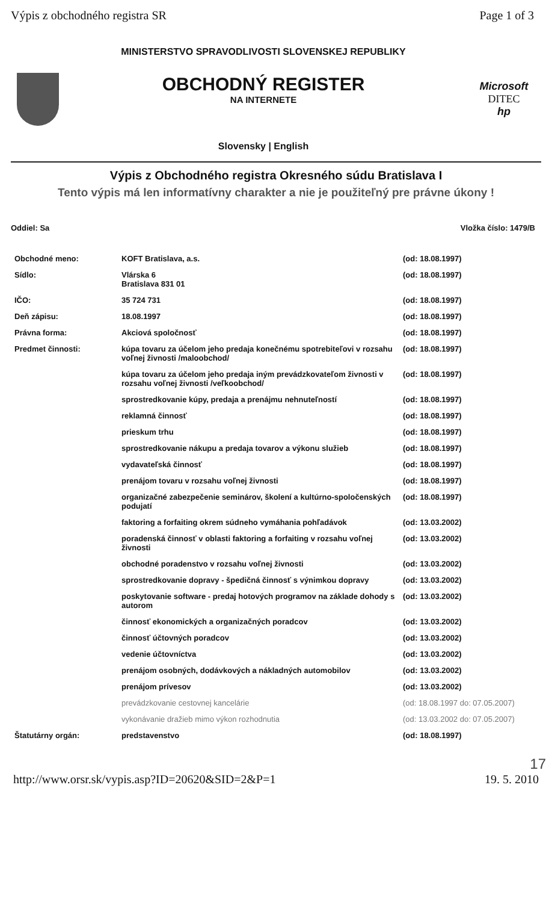Výpis z obchodného registra SR Page 1 of 3
MINISTERSTVO SPRAVODLIVOSTI SLOVENSKEJ REPUBLIKY
OBCHODNÝ REGISTER
NA INTERNETE
Slovensky | English
Microsoft
DITEC
hp
Výpis z Obchodného registra Okresného súdu Bratislava I
Tento výpis má len informatívny charakter a nie je použiteľný pre právne úkony !
Oddiel: Sa Vložka číslo: 1479/B
| Obchodné meno: | KOFT Bratislava, a.s. | (od: 18.08.1997) |
| Sídlo: | Vlárska 6 Bratislava 831 01 | (od: 18.08.1997) |
| IČO: | 35 724 731 | (od: 18.08.1997) |
| Deň zápisu: | 18.08.1997 | (od: 18.08.1997) |
| Právna forma: | Akciová spoločnosť | (od: 18.08.1997) |
| Predmet činnosti: | kúpa tovaru za účelom jeho predaja konečnému spotrebiteľovi v rozsahu voľnej živnosti /maloobchod/ | (od: 18.08.1997) |
| | kúpa tovaru za účelom jeho predaja iným prevádzkovateľom živnosti v rozsahu voľnej živnosti /veľkoobchod/ | (od: 18.08.1997) |
| | sprostredkovanie kúpy, predaja a prenájmu nehnuteľností | (od: 18.08.1997) |
| | reklamná činnosť | (od: 18.08.1997) |
| | prieskum trhu | (od: 18.08.1997) |
| | sprostredkovanie nákupu a predaja tovarov a výkonu služieb | (od: 18.08.1997) |
| | vydavateľská činnosť | (od: 18.08.1997) |
| | prenájom tovaru v rozsahu voľnej živnosti | (od: 18.08.1997) |
| | organizačné zabezpečenie seminárov, školení a kultúrno-spoločenských podujatí | (od: 18.08.1997) |
| | faktoring a forfaiting okrem súdneho vymáhania pohľadávok | (od: 13.03.2002) |
| | poradenská činnosť v oblasti faktoring a forfaiting v rozsahu voľnej živnosti | (od: 13.03.2002) |
| | obchodné poradenstvo v rozsahu voľnej živnosti | (od: 13.03.2002) |
| | sprostredkovanie dopravy - špedičná činnosť s výnimkou dopravy | (od: 13.03.2002) |
| | poskytovanie software - predaj hotových programov na základe dohody s autorom | (od: 13.03.2002) |
| | činnosť ekonomických a organizačných poradcov | (od: 13.03.2002) |
| | činnosť účtovných poradcov | (od: 13.03.2002) |
| | vedenie účtovníctva | (od: 13.03.2002) |
| | prenájom osobných, dodávkových a nákladných automobilov | (od: 13.03.2002) |
| | prenájom prívesov | (od: 13.03.2002) |
| | prevádzkovanie cestovnej kancelárie | (od: 18.08.1997 do: 07.05.2007) |
| | vykonávanie dražieb mimo výkon rozhodnutia | (od: 13.03.2002 do: 07.05.2007) |
| Štatutárny orgán: | predstavenstvo | (od: 18.08.1997) |
17
http://www.orsr.sk/vypis.asp?ID=20620&SID=2&P=1 19. 5. 2010